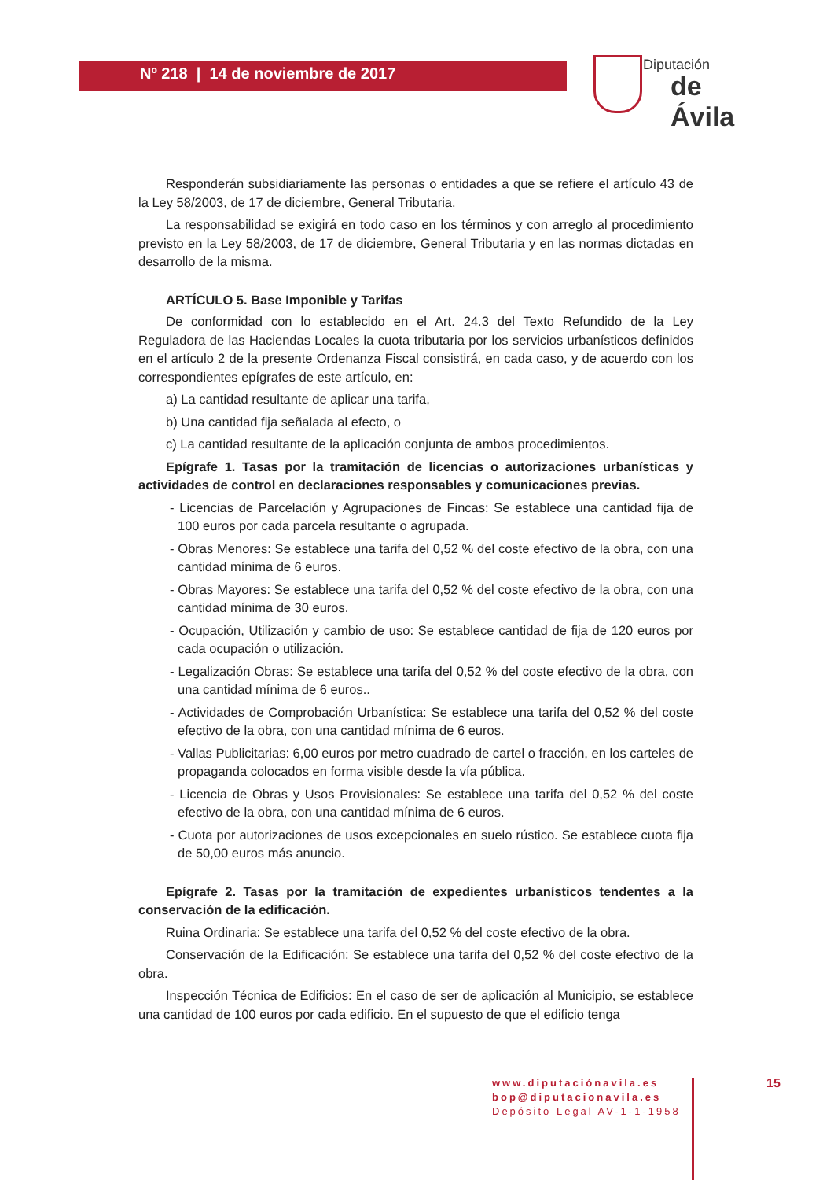Nº 218 | 14 de noviembre de 2017
Diputación
de Ávila
Responderán subsidiariamente las personas o entidades a que se refiere el artículo 43 de la Ley 58/2003, de 17 de diciembre, General Tributaria.
La responsabilidad se exigirá en todo caso en los términos y con arreglo al procedimiento previsto en la Ley 58/2003, de 17 de diciembre, General Tributaria y en las normas dictadas en desarrollo de la misma.
ARTÍCULO 5. Base Imponible y Tarifas
De conformidad con lo establecido en el Art. 24.3 del Texto Refundido de la Ley Reguladora de las Haciendas Locales la cuota tributaria por los servicios urbanísticos definidos en el artículo 2 de la presente Ordenanza Fiscal consistirá, en cada caso, y de acuerdo con los correspondientes epígrafes de este artículo, en:
a) La cantidad resultante de aplicar una tarifa,
b) Una cantidad fija señalada al efecto, o
c) La cantidad resultante de la aplicación conjunta de ambos procedimientos.
Epígrafe 1. Tasas por la tramitación de licencias o autorizaciones urbanísticas y actividades de control en declaraciones responsables y comunicaciones previas.
- Licencias de Parcelación y Agrupaciones de Fincas: Se establece una cantidad fija de 100 euros por cada parcela resultante o agrupada.
- Obras Menores: Se establece una tarifa del 0,52 % del coste efectivo de la obra, con una cantidad mínima de 6 euros.
- Obras Mayores: Se establece una tarifa del 0,52 % del coste efectivo de la obra, con una cantidad mínima de 30 euros.
- Ocupación, Utilización y cambio de uso: Se establece cantidad de fija de 120 euros por cada ocupación o utilización.
- Legalización Obras: Se establece una tarifa del 0,52 % del coste efectivo de la obra, con una cantidad mínima de 6 euros..
- Actividades de Comprobación Urbanística: Se establece una tarifa del 0,52 % del coste efectivo de la obra, con una cantidad mínima de 6 euros.
- Vallas Publicitarias: 6,00 euros por metro cuadrado de cartel o fracción, en los carteles de propaganda colocados en forma visible desde la vía pública.
- Licencia de Obras y Usos Provisionales: Se establece una tarifa del 0,52 % del coste efectivo de la obra, con una cantidad mínima de 6 euros.
- Cuota por autorizaciones de usos excepcionales en suelo rústico. Se establece cuota fija de 50,00 euros más anuncio.
Epígrafe 2. Tasas por la tramitación de expedientes urbanísticos tendentes a la conservación de la edificación.
Ruina Ordinaria: Se establece una tarifa del 0,52 % del coste efectivo de la obra.
Conservación de la Edificación: Se establece una tarifa del 0,52 % del coste efectivo de la obra.
Inspección Técnica de Edificios: En el caso de ser de aplicación al Municipio, se establece una cantidad de 100 euros por cada edificio. En el supuesto de que el edificio tenga
www.diputaciónavila.es
bop@diputacionavila.es
Depósito Legal AV-1-1-1958
15